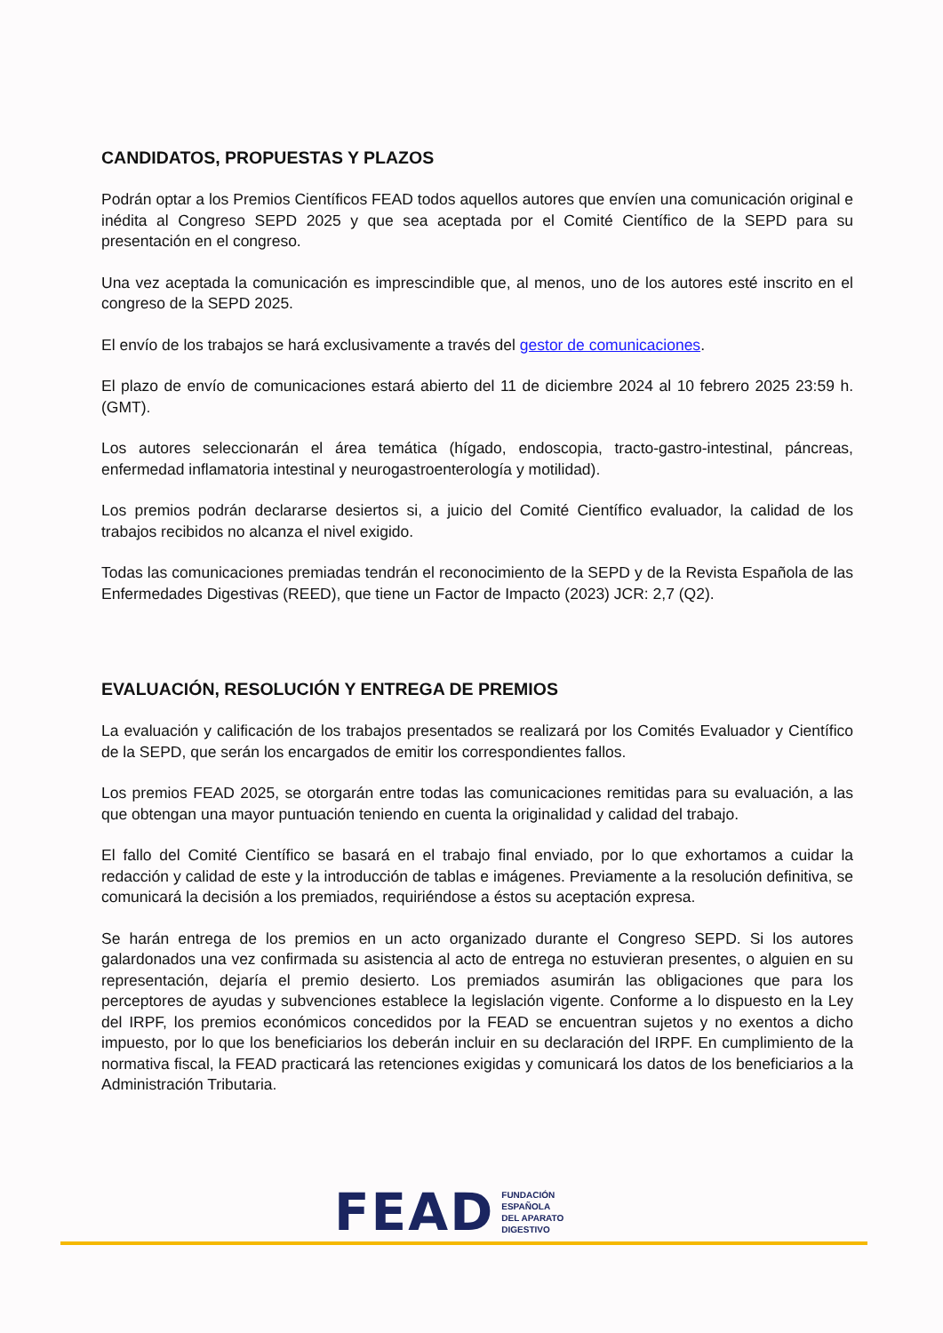CANDIDATOS, PROPUESTAS Y PLAZOS
Podrán optar a los Premios Científicos FEAD todos aquellos autores que envíen una comunicación original e inédita al Congreso SEPD 2025 y que sea aceptada por el Comité Científico de la SEPD para su presentación en el congreso.
Una vez aceptada la comunicación es imprescindible que, al menos, uno de los autores esté inscrito en el congreso de la SEPD 2025.
El envío de los trabajos se hará exclusivamente a través del gestor de comunicaciones.
El plazo de envío de comunicaciones estará abierto del 11 de diciembre 2024 al 10 febrero 2025 23:59 h. (GMT).
Los autores seleccionarán el área temática (hígado, endoscopia, tracto-gastro-intestinal, páncreas, enfermedad inflamatoria intestinal y neurogastroenterología y motilidad).
Los premios podrán declararse desiertos si, a juicio del Comité Científico evaluador, la calidad de los trabajos recibidos no alcanza el nivel exigido.
Todas las comunicaciones premiadas tendrán el reconocimiento de la SEPD y de la Revista Española de las Enfermedades Digestivas (REED), que tiene un Factor de Impacto (2023) JCR: 2,7 (Q2).
EVALUACIÓN, RESOLUCIÓN Y ENTREGA DE PREMIOS
La evaluación y calificación de los trabajos presentados se realizará por los Comités Evaluador y Científico de la SEPD, que serán los encargados de emitir los correspondientes fallos.
Los premios FEAD 2025, se otorgarán entre todas las comunicaciones remitidas para su evaluación, a las que obtengan una mayor puntuación teniendo en cuenta la originalidad y calidad del trabajo.
El fallo del Comité Científico se basará en el trabajo final enviado, por lo que exhortamos a cuidar la redacción y calidad de este y la introducción de tablas e imágenes. Previamente a la resolución definitiva, se comunicará la decisión a los premiados, requiriéndose a éstos su aceptación expresa.
Se harán entrega de los premios en un acto organizado durante el Congreso SEPD. Si los autores galardonados una vez confirmada su asistencia al acto de entrega no estuvieran presentes, o alguien en su representación, dejaría el premio desierto. Los premiados asumirán las obligaciones que para los perceptores de ayudas y subvenciones establece la legislación vigente. Conforme a lo dispuesto en la Ley del IRPF, los premios económicos concedidos por la FEAD se encuentran sujetos y no exentos a dicho impuesto, por lo que los beneficiarios los deberán incluir en su declaración del IRPF. En cumplimiento de la normativa fiscal, la FEAD practicará las retenciones exigidas y comunicará los datos de los beneficiarios a la Administración Tributaria.
FEAD
FUNDACIÓN
ESPAÑOLA
DEL APARATO
DIGESTIVO